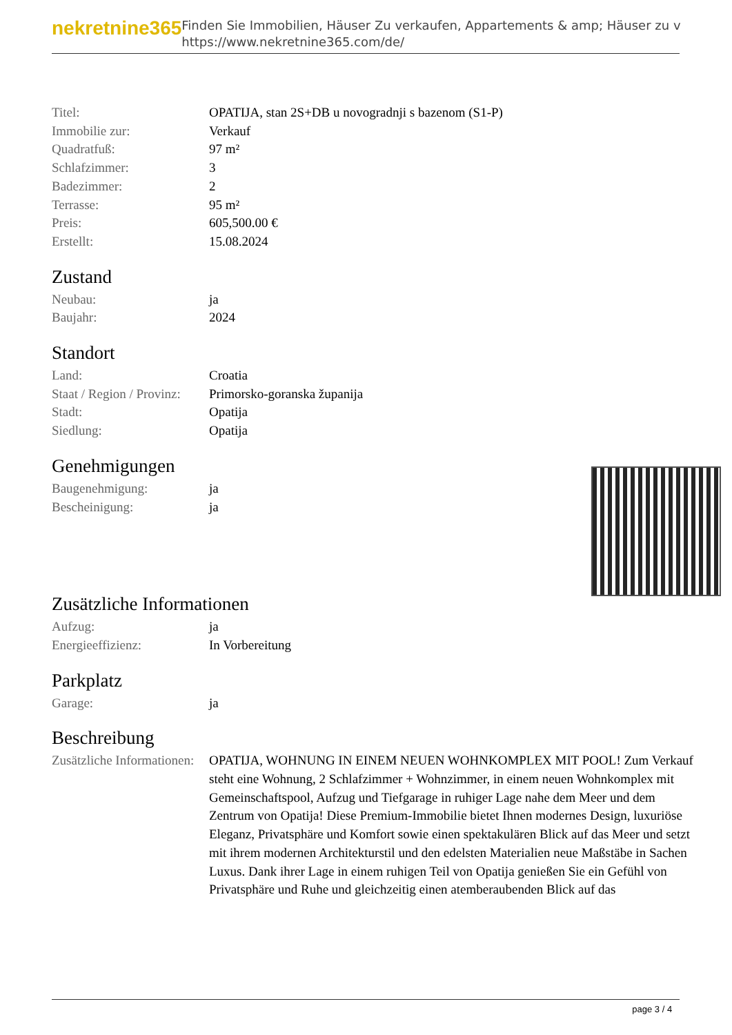nekretnine365
Finden Sie Immobilien, Häuser Zu verkaufen, Appartements & amp; Häuser zu v
https://www.nekretnine365.com/de/
| Titel: | OPATIJA, stan 2S+DB u novogradnji s bazenom (S1-P) |
| Immobilie zur: | Verkauf |
| Quadratfuß: | 97 m² |
| Schlafzimmer: | 3 |
| Badezimmer: | 2 |
| Terrasse: | 95 m² |
| Preis: | 605,500.00 € |
| Erstellt: | 15.08.2024 |
Zustand
| Neubau: | ja |
| Baujahr: | 2024 |
Standort
| Land: | Croatia |
| Staat / Region / Provinz: | Primorsko-goranska županija |
| Stadt: | Opatija |
| Siedlung: | Opatija |
Genehmigungen
| Baugenehmigung: | ja |
| Bescheinigung: | ja |
Zusätzliche Informationen
| Aufzug: | ja |
| Energieeffizienz: | In Vorbereitung |
Parkplatz
| Garage: | ja |
Beschreibung
| Zusätzliche Informationen: | OPATIJA, WOHNUNG IN EINEM NEUEN WOHNKOMPLEX MIT POOL! Zum Verkauf steht eine Wohnung, 2 Schlafzimmer + Wohnzimmer, in einem neuen Wohnkomplex mit Gemeinschaftspool, Aufzug und Tiefgarage in ruhiger Lage nahe dem Meer und dem Zentrum von Opatija! Diese Premium-Immobilie bietet Ihnen modernes Design, luxuriöse Eleganz, Privatsphäre und Komfort sowie einen spektakulären Blick auf das Meer und setzt mit ihrem modernen Architekturstil und den edelsten Materialien neue Maßstäbe in Sachen Luxus. Dank ihrer Lage in einem ruhigen Teil von Opatija genießen Sie ein Gefühl von Privatsphäre und Ruhe und gleichzeitig einen atemberaubenden Blick auf das |
page 3 / 4